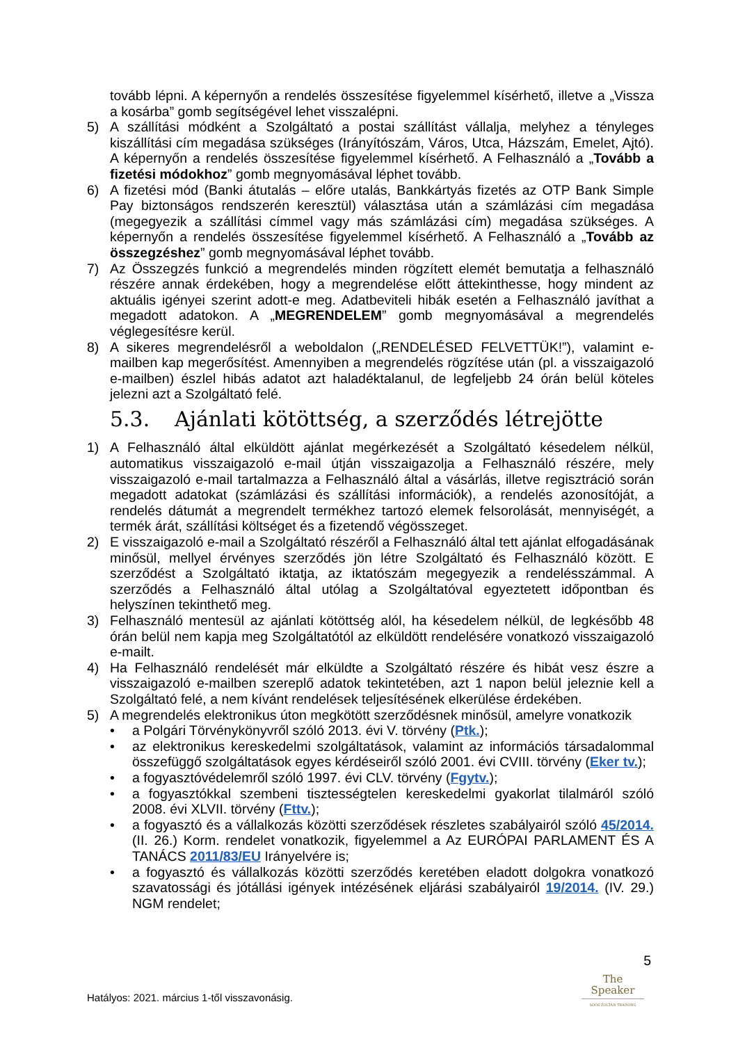tovább lépni. A képernyőn a rendelés összesítése figyelemmel kísérhető, illetve a „Vissza a kosárba” gomb segítségével lehet visszalépni.
5) A szállítási módként a Szolgáltató a postai szállítást vállalja, melyhez a tényleges kiszállítási cím megadása szükséges (Irányítószám, Város, Utca, Házszám, Emelet, Ajtó). A képernyőn a rendelés összesítése figyelemmel kísérhető. A Felhasználó a „Tovább a fizetési módokhoz” gomb megnyomásával léphet tovább.
6) A fizetési mód (Banki átutalás – előre utalás, Bankkártyás fizetés az OTP Bank Simple Pay biztonságos rendszerén keresztül) választása után a számlázási cím megadása (megegyezik a szállítási címmel vagy más számlázási cím) megadása szükséges. A képernyőn a rendelés összesítése figyelemmel kísérhető. A Felhasználó a „Tovább az összegzéshez” gomb megnyomásával léphet tovább.
7) Az Összegzés funkció a megrendelés minden rögzített elemét bemutatja a felhasználó részére annak érdekében, hogy a megrendelése előtt áttekinthesse, hogy mindent az aktuális igényei szerint adott-e meg. Adatbeviteli hibák esetén a Felhasználó javíthat a megadott adatokon. A „MEGRENDELEM” gomb megnyomásával a megrendelés véglegesítésre kerül.
8) A sikeres megrendelésről a weboldalon („RENDELÉSED FELVETTÜK!”), valamint e-mailben kap megerősítést. Amennyiben a megrendelés rögzítése után (pl. a visszaigazoló e-mailben) észlel hibás adatot azt haladéktalanul, de legfeljebb 24 órán belül köteles jelezni azt a Szolgáltató felé.
5.3. Ajánlati kötöttség, a szerződés létrejötte
1) A Felhasználó által elküldött ajánlat megérkezését a Szolgáltató késedelem nélkül, automatikus visszaigazoló e-mail útján visszaigazolja a Felhasználó részére, mely visszaigazoló e-mail tartalmazza a Felhasználó által a vásárlás, illetve regisztráció során megadott adatokat (számlázási és szállítási információk), a rendelés azonosítóját, a rendelés dátumát a megrendelt termékhez tartozó elemek felsorolását, mennyiségét, a termék árát, szállítási költséget és a fizetendő végösszeget.
2) E visszaigazoló e-mail a Szolgáltató részéről a Felhasználó által tett ajánlat elfogadásának minősül, mellyel érvényes szerződés jön létre Szolgáltató és Felhasználó között. E szerződést a Szolgáltató iktatja, az iktatószám megegyezik a rendelésszámmal. A szerződés a Felhasználó által utólag a Szolgáltatóval egyeztetett időpontban és helyszínen tekinthető meg.
3) Felhasználó mentesül az ajánlati kötöttség alól, ha késedelem nélkül, de legkésőbb 48 órán belül nem kapja meg Szolgáltatótól az elküldött rendelésére vonatkozó visszaigazoló e-mailt.
4) Ha Felhasználó rendelését már elküldte a Szolgáltató részére és hibát vesz észre a visszaigazoló e-mailben szereplő adatok tekintetében, azt 1 napon belül jeleznie kell a Szolgáltató felé, a nem kívánt rendelések teljesítésének elkerülése érdekében.
5) A megrendelés elektronikus úton megkötött szerződésnek minősül, amelyre vonatkozik
• a Polgári Törvénykönyvről szóló 2013. évi V. törvény (Ptk.);
• az elektronikus kereskedelmi szolgáltatások, valamint az információs társadalommal összefüggő szolgáltatások egyes kérdéseiről szóló 2001. évi CVIII. törvény (Eker tv.);
• a fogyasztóvédelemről szóló 1997. évi CLV. törvény (Fgytv.);
• a fogyasztókkal szembeni tisztességtelen kereskedelmi gyakorlat tilalmáról szóló 2008. évi XLVII. törvény (Fttv.);
• a fogyasztó és a vállalkozás közötti szerződések részletes szabályairól szóló 45/2014. (II. 26.) Korm. rendelet vonatkozik, figyelemmel a Az EURÓPAI PARLAMENT ÉS A TANÁCS 2011/83/EU Irányelvére is;
• a fogyasztó és vállalkozás közötti szerződés keretében eladott dolgokra vonatkozó szavatossági és jótállási igények intézésének eljárási szabályairól 19/2014. (IV. 29.) NGM rendelet;
5
The Speaker
SOÓS ZOLTÁN TRAINING
Hatályos: 2021. március 1-től visszavonásig.